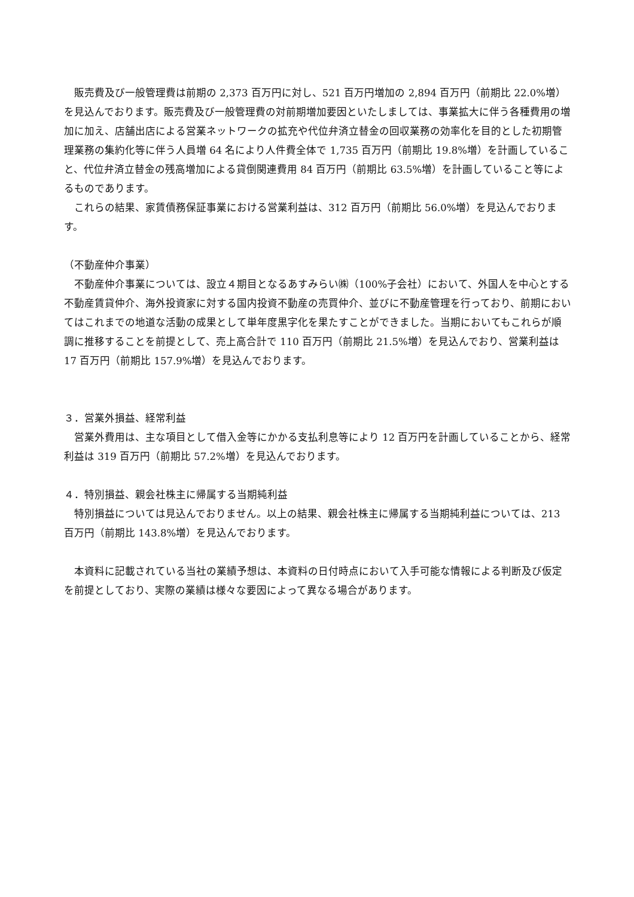販売費及び一般管理費は前期の 2,373 百万円に対し、521 百万円増加の 2,894 百万円（前期比 22.0%増）を見込んでおります。販売費及び一般管理費の対前期増加要因といたしましては、事業拡大に伴う各種費用の増加に加え、店舗出店による営業ネットワークの拡充や代位弁済立替金の回収業務の効率化を目的とした初期管理業務の集約化等に伴う人員増 64 名により人件費全体で 1,735 百万円（前期比 19.8%増）を計画していること、代位弁済立替金の残高増加による貸倒関連費用 84 百万円（前期比 63.5%増）を計画していること等によるものであります。
　これらの結果、家賃債務保証事業における営業利益は、312 百万円（前期比 56.0%増）を見込んでおります。
（不動産仲介事業）
　不動産仲介事業については、設立４期目となるあすみらい㈱（100%子会社）において、外国人を中心とする不動産賃貸仲介、海外投資家に対する国内投資不動産の売買仲介、並びに不動産管理を行っており、前期においてはこれまでの地道な活動の成果として単年度黒字化を果たすことができました。当期においてもこれらが順調に推移することを前提として、売上高合計で 110 百万円（前期比 21.5%増）を見込んでおり、営業利益は 17 百万円（前期比 157.9%増）を見込んでおります。
３．営業外損益、経常利益
　営業外費用は、主な項目として借入金等にかかる支払利息等により 12 百万円を計画していることから、経常利益は 319 百万円（前期比 57.2%増）を見込んでおります。
４．特別損益、親会社株主に帰属する当期純利益
　特別損益については見込んでおりません。以上の結果、親会社株主に帰属する当期純利益については、213 百万円（前期比 143.8%増）を見込んでおります。
　本資料に記載されている当社の業績予想は、本資料の日付時点において入手可能な情報による判断及び仮定を前提としており、実際の業績は様々な要因によって異なる場合があります。